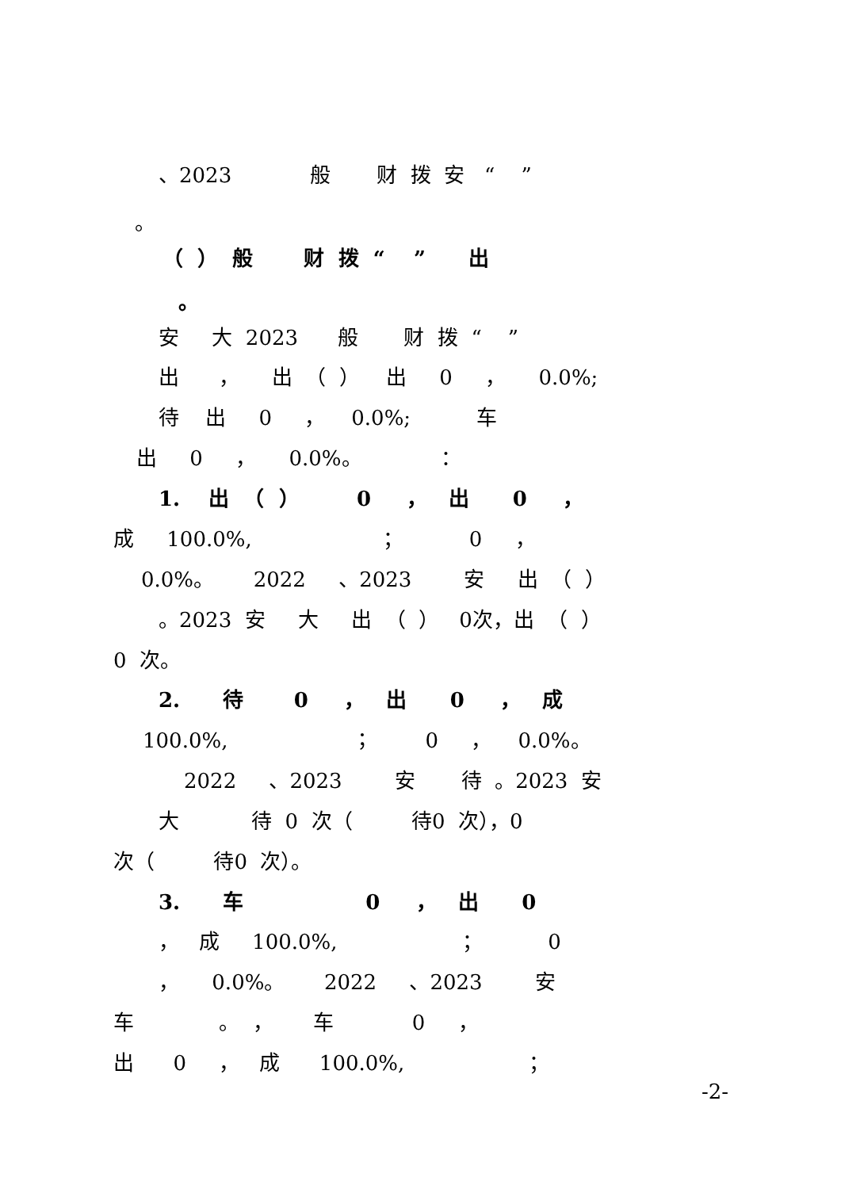、2023 般 财 拨 安 “ ”
。
（ ） 般 财 拨 “ ” 出
。
安 大 2023 般 财 拨 “ ”
出 ， 出 （ ） 出 0 ， 0.0%;
待 出 0 ， 0.0%; 车
出 0 ， 0.0%。 ：
1. 出 （ ） 0 ， 出 0 ，
成 100.0%, ； 0 ，
0.0%。 2022 、2023 安 出 （ ）
。2023 安 大 出 （ ） 0次，出 （ ）
0 次。
2. 待 0 ， 出 0 ， 成
100.0%, ； 0 ， 0.0%。
2022 、2023 安 待 。2023 安
大 待 0 次（ 待0 次），0
次（ 待0 次）。
3. 车 0 ， 出 0
， 成 100.0%, ； 0
， 0.0%。 2022 、2023 安
车 。 ， 车 0 ，
出 0 ， 成 100.0%, ；
-2-